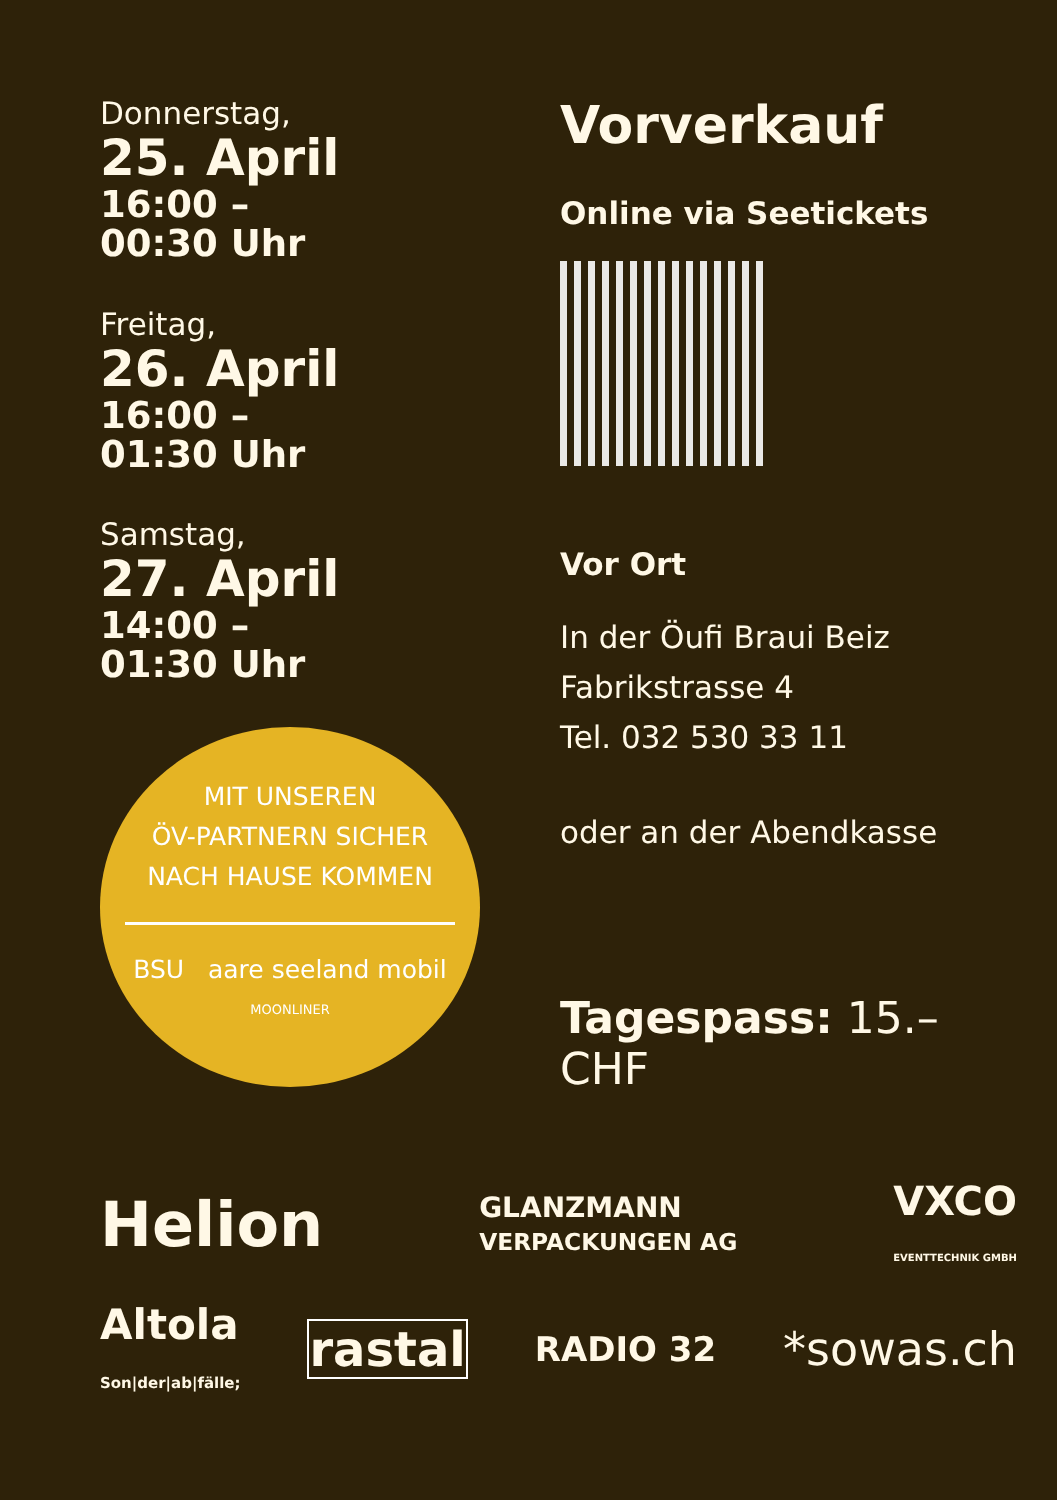Donnerstag,
25. April
16:00 –
00:30 Uhr
Freitag,
26. April
16:00 –
01:30 Uhr
Samstag,
27. April
14:00 –
01:30 Uhr
MIT UNSEREN
ÖV-PARTNERN SICHER
NACH HAUSE KOMMEN
BSU aare seeland mobil
MOONLINER
Vorverkauf
Online via Seetickets
Vor Ort
In der Öufi Braui Beiz
Fabrikstrasse 4
Tel. 032 530 33 11
oder an der Abendkasse
Tagespass: 15.– CHF
Helion GLANZMANN
VERPACKUNGEN AG VXCO
EVENTTECHNIK GMBH
Altola
Son|der|ab|fälle; rastal RADIO 32 *sowas.ch